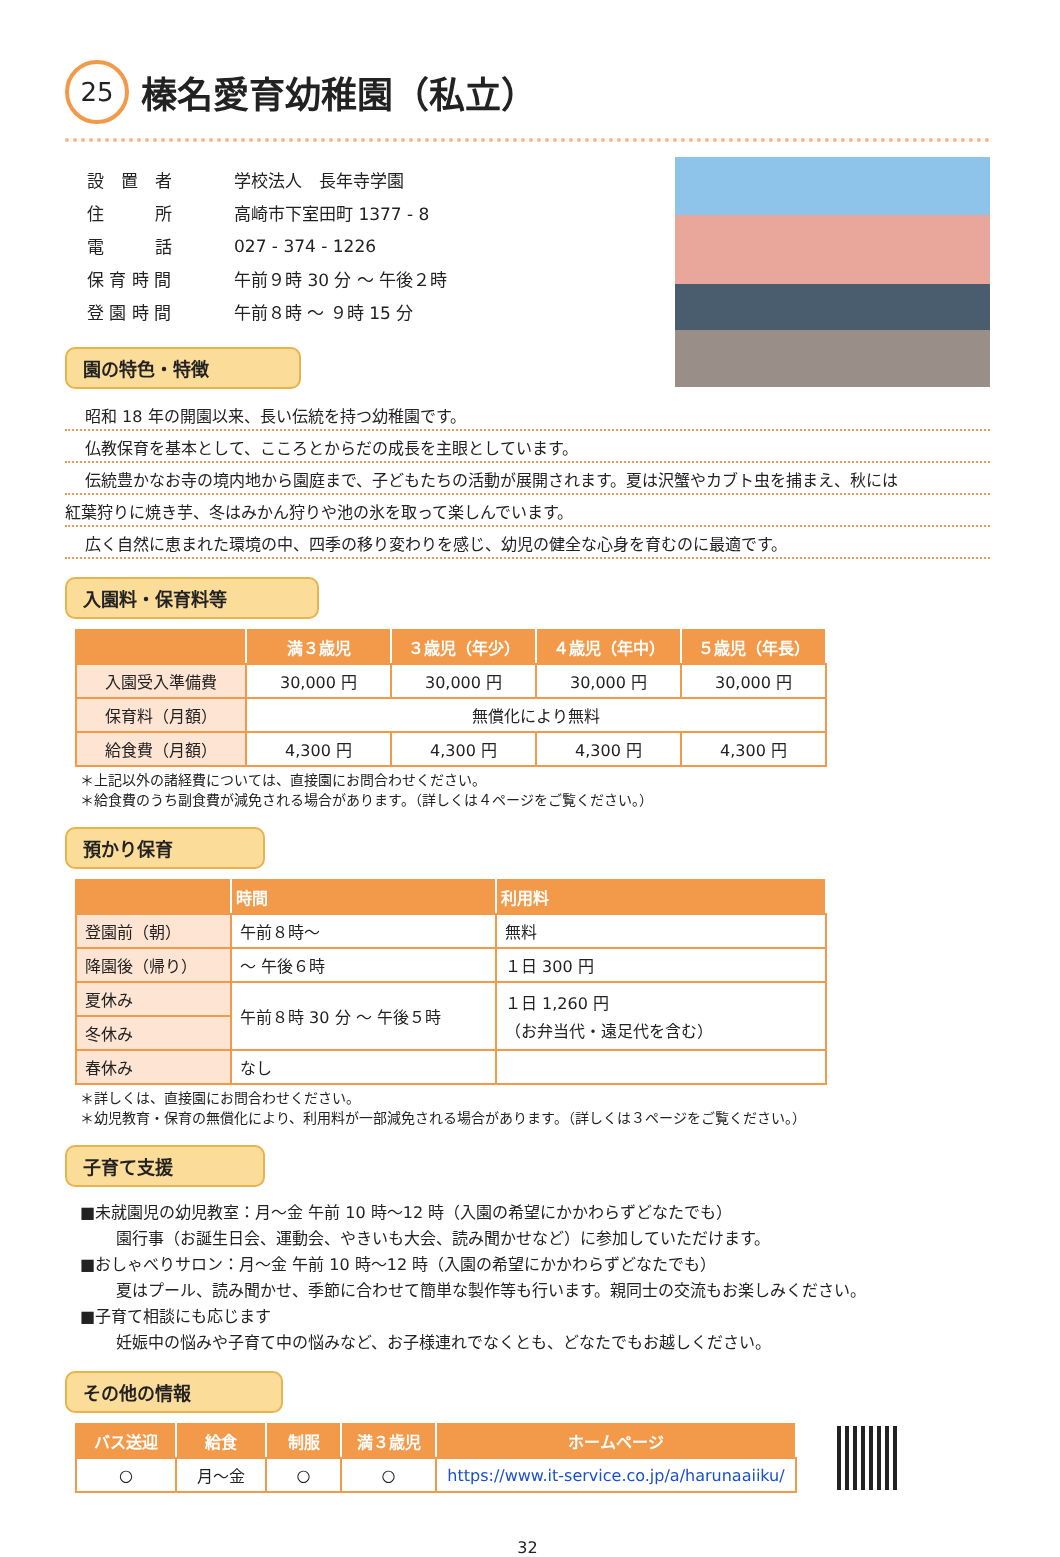25 榛名愛育幼稚園（私立）
| 設 置 者 | 学校法人 長年寺学園 |
| 住 所 | 高崎市下室田町 1377 - 8 |
| 電 話 | 027 - 374 - 1226 |
| 保 育 時 間 | 午前９時 30 分 ～ 午後２時 |
| 登 園 時 間 | 午前８時 ～ ９時 15 分 |
園の特色・特徴
昭和 18 年の開園以来、長い伝統を持つ幼稚園です。
仏教保育を基本として、こころとからだの成長を主眼としています。
伝統豊かなお寺の境内地から園庭まで、子どもたちの活動が展開されます。夏は沢蟹やカブト虫を捕まえ、秋には
紅葉狩りに焼き芋、冬はみかん狩りや池の氷を取って楽しんでいます。
広く自然に恵まれた環境の中、四季の移り変わりを感じ、幼児の健全な心身を育むのに最適です。
入園料・保育料等
| | 満３歳児 | ３歳児（年少） | ４歳児（年中） | ５歳児（年長） |
| --- | --- | --- | --- | --- |
| 入園受入準備費 | 30,000 円 | 30,000 円 | 30,000 円 | 30,000 円 |
| 保育料（月額） | 無償化により無料 | | | |
| 給食費（月額） | 4,300 円 | 4,300 円 | 4,300 円 | 4,300 円 |
＊上記以外の諸経費については、直接園にお問合わせください。
＊給食費のうち副食費が減免される場合があります。（詳しくは４ページをご覧ください。）
預かり保育
| | 時間 | 利用料 |
| --- | --- | --- |
| 登園前（朝） | 午前８時～ | 無料 |
| 降園後（帰り） | ～ 午後６時 | １日 300 円 |
| 夏休み | 午前８時 30 分 ～ 午後５時 | １日 1,260 円 （お弁当代・遠足代を含む） |
| 冬休み | | |
| 春休み | なし | |
＊詳しくは、直接園にお問合わせください。
＊幼児教育・保育の無償化により、利用料が一部減免される場合があります。（詳しくは３ページをご覧ください。）
子育て支援
■未就園児の幼児教室：月～金 午前 10 時～12 時（入園の希望にかかわらずどなたでも）
園行事（お誕生日会、運動会、やきいも大会、読み聞かせなど）に参加していただけます。
■おしゃべりサロン：月～金 午前 10 時～12 時（入園の希望にかかわらずどなたでも）
夏はプール、読み聞かせ、季節に合わせて簡単な製作等も行います。親同士の交流もお楽しみください。
■子育て相談にも応じます
妊娠中の悩みや子育て中の悩みなど、お子様連れでなくとも、どなたでもお越しください。
その他の情報
| バス送迎 | 給食 | 制服 | 満３歳児 | ホームページ |
| --- | --- | --- | --- | --- |
| ○ | 月～金 | ○ | ○ | https://www.it-service.co.jp/a/harunaaiiku/ |
32